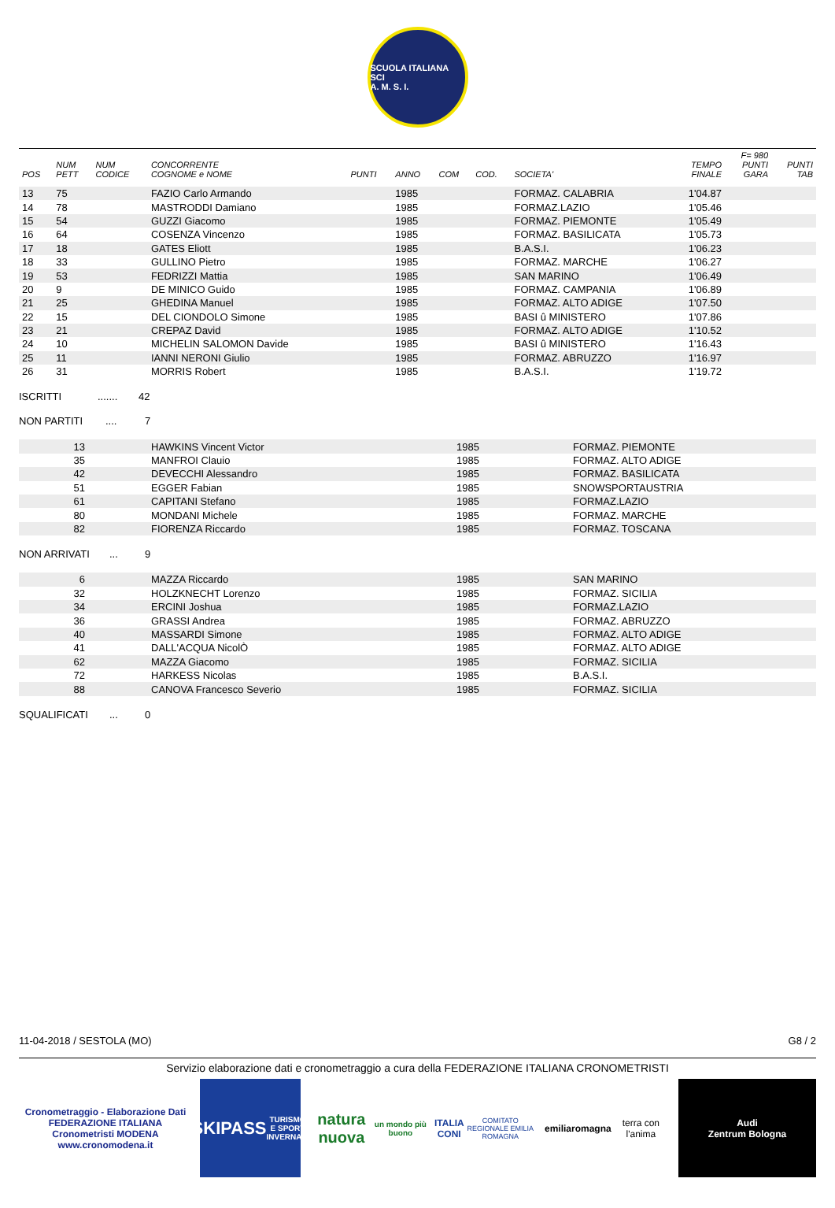SCUOLA ITALIANA SCI
A. M. S. I.
| POS | NUM PETT | NUM CODICE | CONCORRENTE COGNOME e NOME | PUNTI | ANNO | COM | COD. | SOCIETA' | TEMPO FINALE | F= 980 PUNTI GARA | PUNTI TAB |
| --- | --- | --- | --- | --- | --- | --- | --- | --- | --- | --- | --- |
| 13 | 75 | | FAZIO Carlo Armando | | 1985 | | | FORMAZ. CALABRIA | 1'04.87 | | |
| 14 | 78 | | MASTRODDI Damiano | | 1985 | | | FORMAZ.LAZIO | 1'05.46 | | |
| 15 | 54 | | GUZZI Giacomo | | 1985 | | | FORMAZ. PIEMONTE | 1'05.49 | | |
| 16 | 64 | | COSENZA Vincenzo | | 1985 | | | FORMAZ. BASILICATA | 1'05.73 | | |
| 17 | 18 | | GATES Eliott | | 1985 | | | B.A.S.I. | 1'06.23 | | |
| 18 | 33 | | GULLINO Pietro | | 1985 | | | FORMAZ. MARCHE | 1'06.27 | | |
| 19 | 53 | | FEDRIZZI Mattia | | 1985 | | | SAN MARINO | 1'06.49 | | |
| 20 | 9 | | DE MINICO Guido | | 1985 | | | FORMAZ. CAMPANIA | 1'06.89 | | |
| 21 | 25 | | GHEDINA Manuel | | 1985 | | | FORMAZ. ALTO ADIGE | 1'07.50 | | |
| 22 | 15 | | DEL CIONDOLO Simone | | 1985 | | | BASI û MINISTERO | 1'07.86 | | |
| 23 | 21 | | CREPAZ David | | 1985 | | | FORMAZ. ALTO ADIGE | 1'10.52 | | |
| 24 | 10 | | MICHELIN SALOMON Davide | | 1985 | | | BASI û MINISTERO | 1'16.43 | | |
| 25 | 11 | | IANNI NERONI Giulio | | 1985 | | | FORMAZ. ABRUZZO | 1'16.97 | | |
| 26 | 31 | | MORRIS Robert | | 1985 | | | B.A.S.I. | 1'19.72 | | |
ISCRITTI....... 42
NON PARTITI.... 7
| 13 | HAWKINS Vincent Victor | 1985 | FORMAZ. PIEMONTE |
| 35 | MANFROI Clauio | 1985 | FORMAZ. ALTO ADIGE |
| 42 | DEVECCHI Alessandro | 1985 | FORMAZ. BASILICATA |
| 51 | EGGER Fabian | 1985 | SNOWSPORTAUSTRIA |
| 61 | CAPITANI Stefano | 1985 | FORMAZ.LAZIO |
| 80 | MONDANI Michele | 1985 | FORMAZ. MARCHE |
| 82 | FIORENZA Riccardo | 1985 | FORMAZ. TOSCANA |
NON ARRIVATI... 9
| 6 | MAZZA Riccardo | 1985 | SAN MARINO |
| 32 | HOLZKNECHT Lorenzo | 1985 | FORMAZ. SICILIA |
| 34 | ERCINI Joshua | 1985 | FORMAZ.LAZIO |
| 36 | GRASSI Andrea | 1985 | FORMAZ. ABRUZZO |
| 40 | MASSARDI Simone | 1985 | FORMAZ. ALTO ADIGE |
| 41 | DALL'ACQUA NicolÒ | 1985 | FORMAZ. ALTO ADIGE |
| 62 | MAZZA Giacomo | 1985 | FORMAZ. SICILIA |
| 72 | HARKESS Nicolas | 1985 | B.A.S.I. |
| 88 | CANOVA Francesco Severio | 1985 | FORMAZ. SICILIA |
SQUALIFICATI... 0
11-04-2018 / SESTOLA (MO) G8 / 2
Servizio elaborazione dati e cronometraggio a cura della FEDERAZIONE ITALIANA CRONOMETRISTI
Cronometraggio - Elaborazione Dati
FEDERAZIONE ITALIANA Cronometristi MODENA
www.cronomodena.it
SKIPASS
TURISMO E SPORT INVERNALI
natura nuova
un mondo più buono
ITALIA CONI
COMITATO REGIONALE EMILIA ROMAGNA
emiliaromagna
terra con l'anima
Audi
Zentrum Bologna